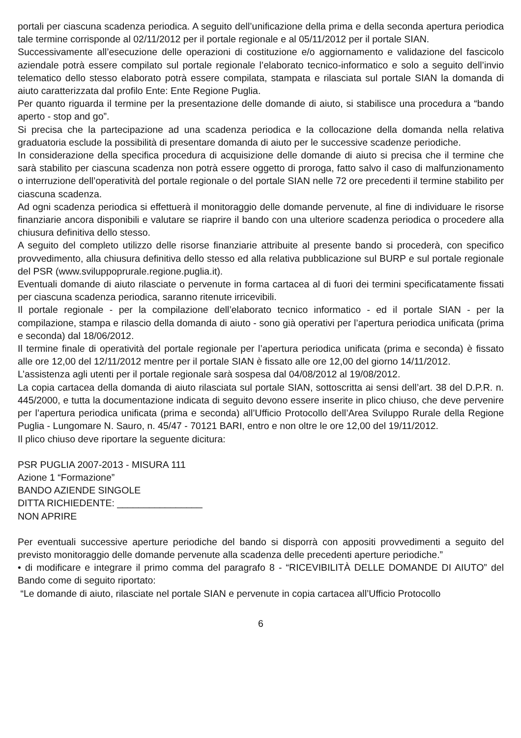portali per ciascuna scadenza periodica. A seguito dell’unificazione della prima e della seconda apertura periodica tale termine corrisponde al 02/11/2012 per il portale regionale e al 05/11/2012 per il portale SIAN.
Successivamente all’esecuzione delle operazioni di costituzione e/o aggiornamento e validazione del fascicolo aziendale potrà essere compilato sul portale regionale l’elaborato tecnico-informatico e solo a seguito dell’invio telematico dello stesso elaborato potrà essere compilata, stampata e rilasciata sul portale SIAN la domanda di aiuto caratterizzata dal profilo Ente: Ente Regione Puglia.
Per quanto riguarda il termine per la presentazione delle domande di aiuto, si stabilisce una procedura a “bando aperto - stop and go”.
Si precisa che la partecipazione ad una scadenza periodica e la collocazione della domanda nella relativa graduatoria esclude la possibilità di presentare domanda di aiuto per le successive scadenze periodiche.
In considerazione della specifica procedura di acquisizione delle domande di aiuto si precisa che il termine che sarà stabilito per ciascuna scadenza non potrà essere oggetto di proroga, fatto salvo il caso di malfunzionamento o interruzione dell’operatività del portale regionale o del portale SIAN nelle 72 ore precedenti il termine stabilito per ciascuna scadenza.
Ad ogni scadenza periodica si effettuerà il monitoraggio delle domande pervenute, al fine di individuare le risorse finanziarie ancora disponibili e valutare se riaprire il bando con una ulteriore scadenza periodica o procedere alla chiusura definitiva dello stesso.
A seguito del completo utilizzo delle risorse finanziarie attribuite al presente bando si procederà, con specifico provvedimento, alla chiusura definitiva dello stesso ed alla relativa pubblicazione sul BURP e sul portale regionale del PSR (www.sviluppoprurale.regione.puglia.it).
Eventuali domande di aiuto rilasciate o pervenute in forma cartacea al di fuori dei termini specificatamente fissati per ciascuna scadenza periodica, saranno ritenute irricevibili.
Il portale regionale - per la compilazione dell’elaborato tecnico informatico - ed il portale SIAN - per la compilazione, stampa e rilascio della domanda di aiuto - sono già operativi per l’apertura periodica unificata (prima e seconda) dal 18/06/2012.
Il termine finale di operatività del portale regionale per l’apertura periodica unificata (prima e seconda) è fissato alle ore 12,00 del 12/11/2012 mentre per il portale SIAN è fissato alle ore 12,00 del giorno 14/11/2012.
L’assistenza agli utenti per il portale regionale sarà sospesa dal 04/08/2012 al 19/08/2012.
La copia cartacea della domanda di aiuto rilasciata sul portale SIAN, sottoscritta ai sensi dell’art. 38 del D.P.R. n. 445/2000, e tutta la documentazione indicata di seguito devono essere inserite in plico chiuso, che deve pervenire per l’apertura periodica unificata (prima e seconda) all’Ufficio Protocollo dell’Area Sviluppo Rurale della Regione Puglia - Lungomare N. Sauro, n. 45/47 - 70121 BARI, entro e non oltre le ore 12,00 del 19/11/2012.
Il plico chiuso deve riportare la seguente dicitura:
PSR PUGLIA 2007-2013 - MISURA 111
Azione 1 “Formazione”
BANDO AZIENDE SINGOLE
DITTA RICHIEDENTE: ________________
NON APRIRE
Per eventuali successive aperture periodiche del bando si disporrà con appositi provvedimenti a seguito del previsto monitoraggio delle domande pervenute alla scadenza delle precedenti aperture periodiche.”
• di modificare e integrare il primo comma del paragrafo 8 - “RICEVIBILITÀ DELLE DOMANDE DI AIUTO” del Bando come di seguito riportato:
“Le domande di aiuto, rilasciate nel portale SIAN e pervenute in copia cartacea all’Ufficio Protocollo
6